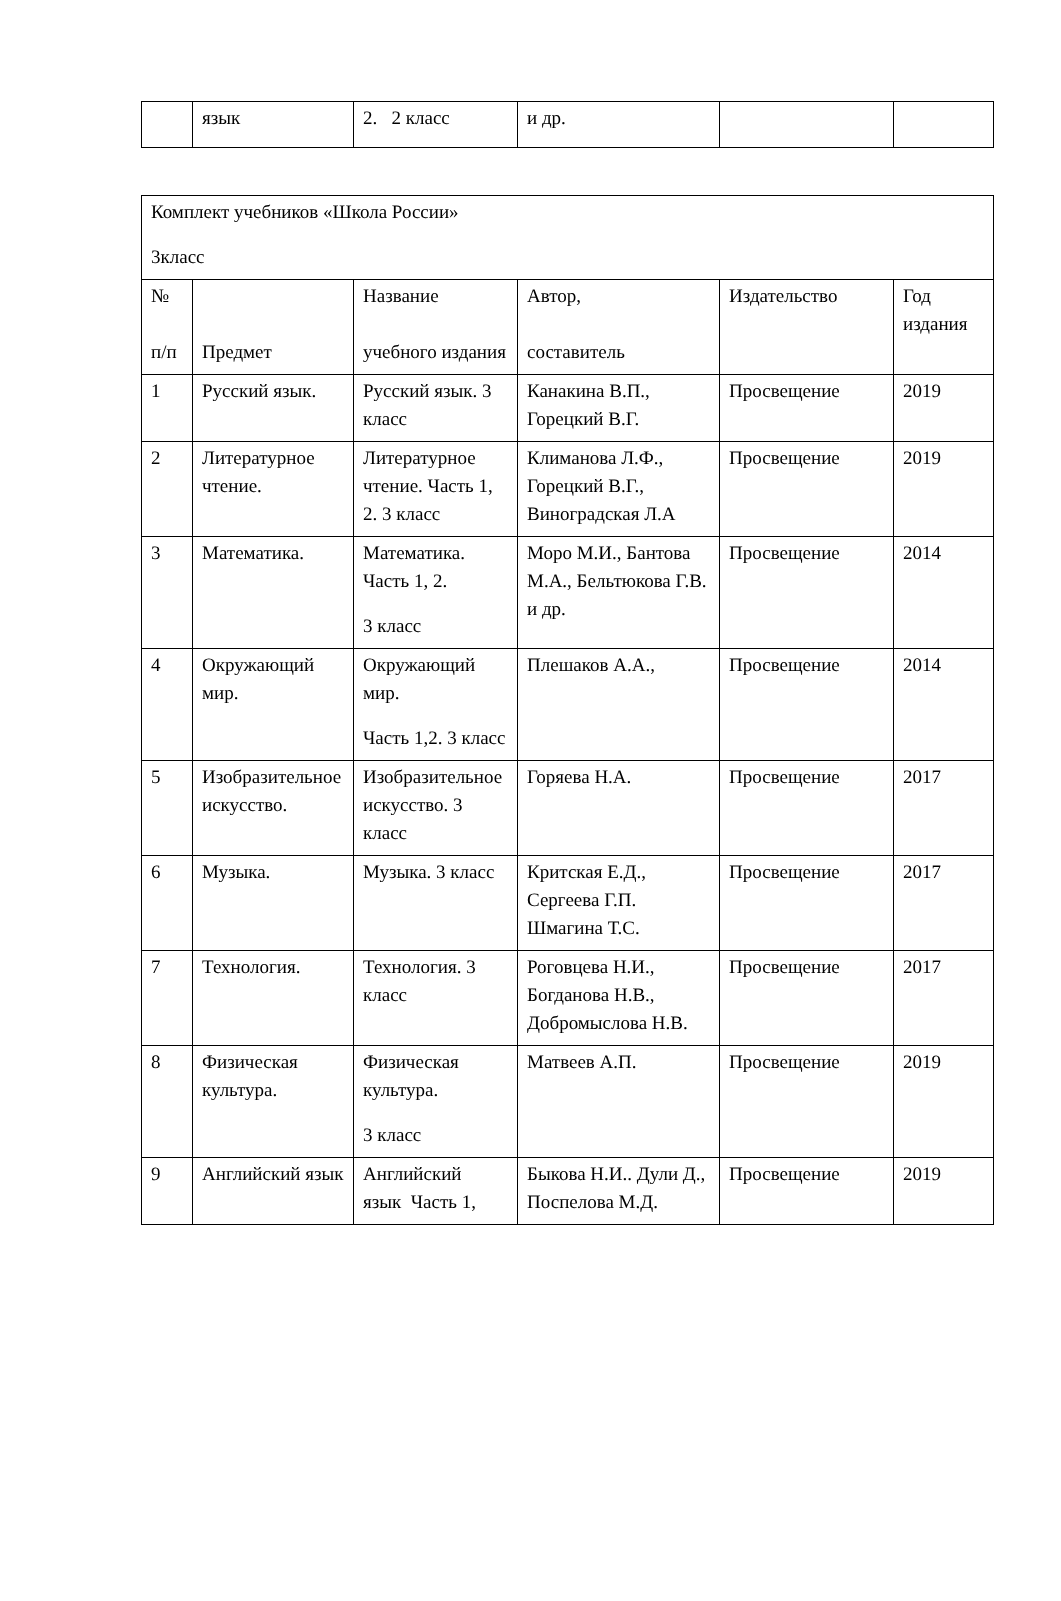| | язык | 2. 2 класс | и др. | | |
| Комплект учебников «Школа России» 3класс | | | | | |
| № п/п | Предмет | Название учебного издания | Автор, составитель | Издательство | Год издания |
| 1 | Русский язык. | Русский язык. 3 класс | Канакина В.П., Горецкий В.Г. | Просвещение | 2019 |
| 2 | Литературное чтение. | Литературное чтение. Часть 1, 2. 3 класс | Климанова Л.Ф., Горецкий В.Г., Виноградская Л.А | Просвещение | 2019 |
| 3 | Математика. | Математика. Часть 1, 2. 3 класс | Моро М.И., Бантова М.А., Бельтюкова Г.В. и др. | Просвещение | 2014 |
| 4 | Окружающий мир. | Окружающий мир. Часть 1,2. 3 класс | Плешаков А.А., | Просвещение | 2014 |
| 5 | Изобразительное искусство. | Изобразительное искусство. 3 класс | Горяева Н.А. | Просвещение | 2017 |
| 6 | Музыка. | Музыка. 3 класс | Критская Е.Д., Сергеева Г.П. Шмагина Т.С. | Просвещение | 2017 |
| 7 | Технология. | Технология. 3 класс | Роговцева Н.И., Богданова Н.В., Добромыслова Н.В. | Просвещение | 2017 |
| 8 | Физическая культура. | Физическая культура. 3 класс | Матвеев А.П. | Просвещение | 2019 |
| 9 | Английский язык | Английский язык Часть 1, | Быкова Н.И.. Дули Д., Поспелова М.Д. | Просвещение | 2019 |